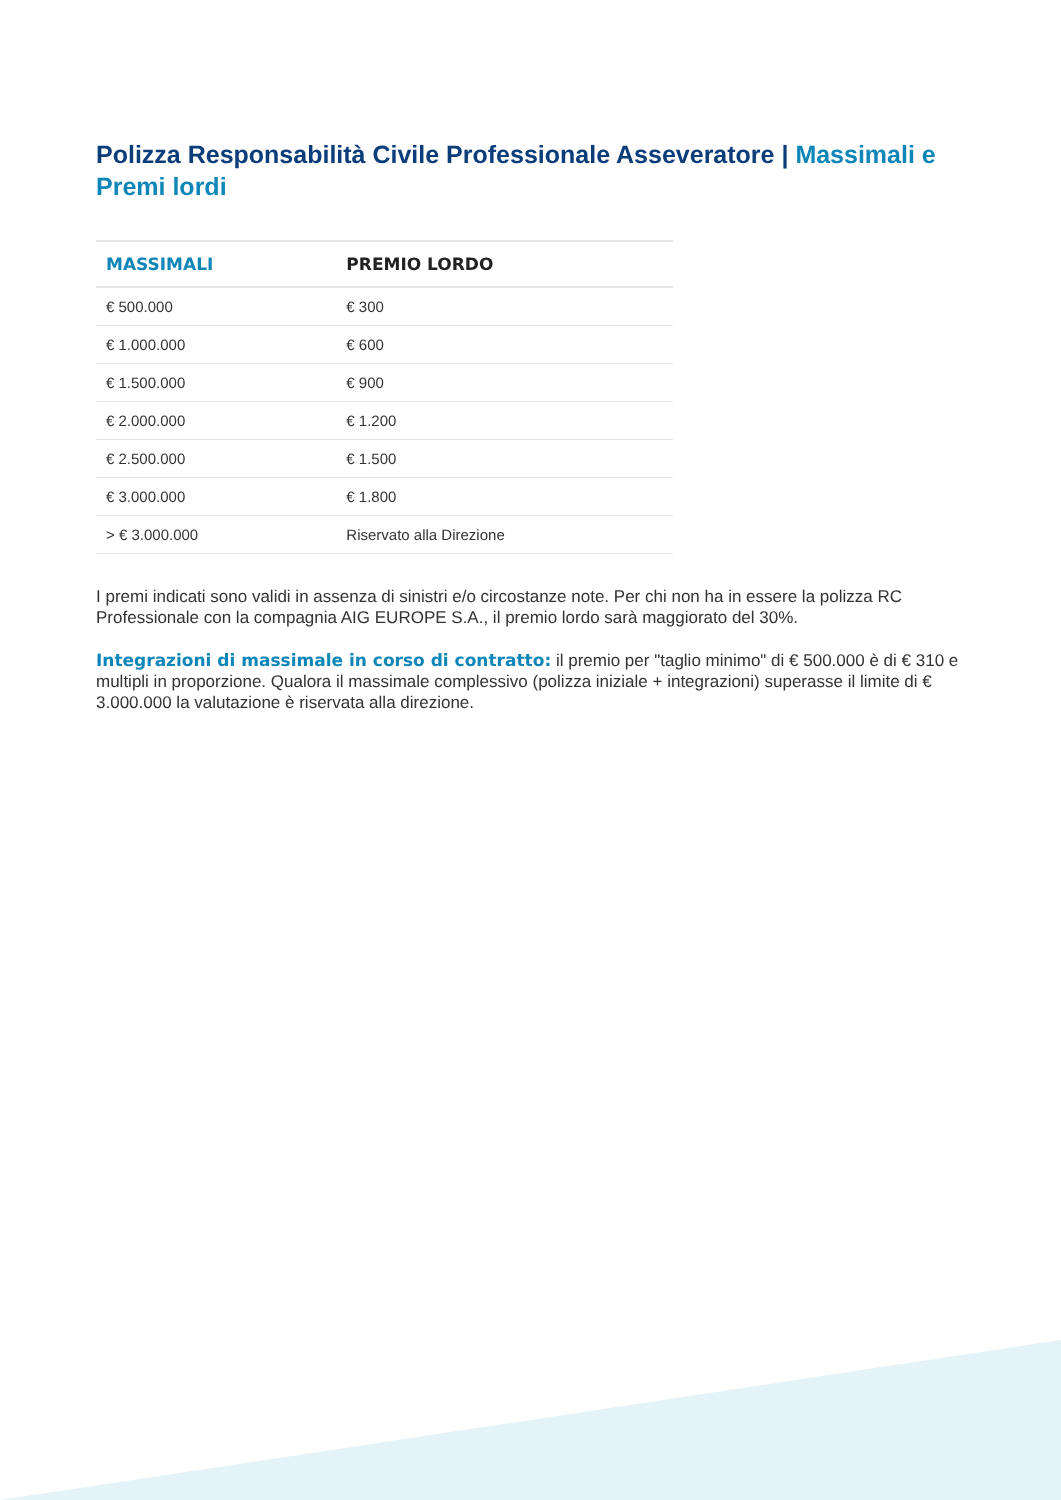Polizza Responsabilità Civile Professionale Asseveratore | Massimali e Premi lordi
| MASSIMALI | PREMIO LORDO |
| --- | --- |
| € 500.000 | € 300 |
| € 1.000.000 | € 600 |
| € 1.500.000 | € 900 |
| € 2.000.000 | € 1.200 |
| € 2.500.000 | € 1.500 |
| € 3.000.000 | € 1.800 |
| > € 3.000.000 | Riservato alla Direzione |
I premi indicati sono validi in assenza di sinistri e/o circostanze note. Per chi non ha in essere la polizza RC Professionale con la compagnia AIG EUROPE S.A., il premio lordo sarà maggiorato del 30%.
Integrazioni di massimale in corso di contratto: il premio per "taglio minimo" di € 500.000 è di € 310 e multipli in proporzione. Qualora il massimale complessivo (polizza iniziale + integrazioni) superasse il limite di € 3.000.000 la valutazione è riservata alla direzione.